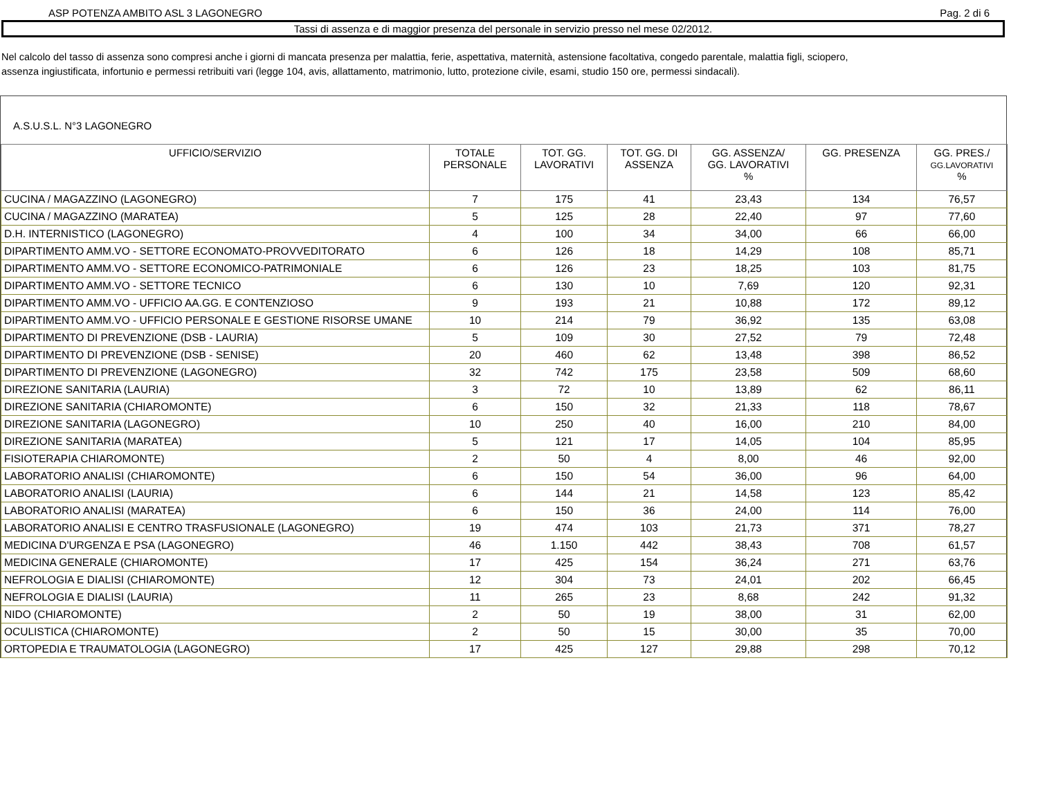ASP POTENZA AMBITO ASL 3 LAGONEGRO Pag. 2 di 6
Tassi di assenza e di maggior presenza del personale in servizio presso nel mese 02/2012.
Nel calcolo del tasso di assenza sono compresi anche i giorni di mancata presenza per malattia, ferie, aspettativa, maternità, astensione facoltativa, congedo parentale, malattia figli, sciopero,
assenza ingiustificata, infortunio e permessi retribuiti vari (legge 104, avis, allattamento, matrimonio, lutto, protezione civile, esami, studio 150 ore, permessi sindacali).
A.S.U.S.L. N°3 LAGONEGRO
| UFFICIO/SERVIZIO | TOTALE PERSONALE | TOT. GG. LAVORATIVI | TOT. GG. DI ASSENZA | GG. ASSENZA/ GG. LAVORATIVI % | GG. PRESENZA | GG. PRES./ GG.LAVORATIVI % |
| --- | --- | --- | --- | --- | --- | --- |
| CUCINA / MAGAZZINO (LAGONEGRO) | 7 | 175 | 41 | 23,43 | 134 | 76,57 |
| CUCINA / MAGAZZINO (MARATEA) | 5 | 125 | 28 | 22,40 | 97 | 77,60 |
| D.H. INTERNISTICO (LAGONEGRO) | 4 | 100 | 34 | 34,00 | 66 | 66,00 |
| DIPARTIMENTO AMM.VO - SETTORE ECONOMATO-PROVVEDITORATO | 6 | 126 | 18 | 14,29 | 108 | 85,71 |
| DIPARTIMENTO AMM.VO - SETTORE ECONOMICO-PATRIMONIALE | 6 | 126 | 23 | 18,25 | 103 | 81,75 |
| DIPARTIMENTO AMM.VO - SETTORE TECNICO | 6 | 130 | 10 | 7,69 | 120 | 92,31 |
| DIPARTIMENTO AMM.VO - UFFICIO AA.GG. E CONTENZIOSO | 9 | 193 | 21 | 10,88 | 172 | 89,12 |
| DIPARTIMENTO AMM.VO - UFFICIO PERSONALE E GESTIONE RISORSE UMANE | 10 | 214 | 79 | 36,92 | 135 | 63,08 |
| DIPARTIMENTO DI PREVENZIONE (DSB - LAURIA) | 5 | 109 | 30 | 27,52 | 79 | 72,48 |
| DIPARTIMENTO DI PREVENZIONE (DSB - SENISE) | 20 | 460 | 62 | 13,48 | 398 | 86,52 |
| DIPARTIMENTO DI PREVENZIONE (LAGONEGRO) | 32 | 742 | 175 | 23,58 | 509 | 68,60 |
| DIREZIONE SANITARIA (LAURIA) | 3 | 72 | 10 | 13,89 | 62 | 86,11 |
| DIREZIONE SANITARIA (CHIAROMONTE) | 6 | 150 | 32 | 21,33 | 118 | 78,67 |
| DIREZIONE SANITARIA (LAGONEGRO) | 10 | 250 | 40 | 16,00 | 210 | 84,00 |
| DIREZIONE SANITARIA (MARATEA) | 5 | 121 | 17 | 14,05 | 104 | 85,95 |
| FISIOTERAPIA CHIAROMONTE) | 2 | 50 | 4 | 8,00 | 46 | 92,00 |
| LABORATORIO ANALISI (CHIAROMONTE) | 6 | 150 | 54 | 36,00 | 96 | 64,00 |
| LABORATORIO ANALISI (LAURIA) | 6 | 144 | 21 | 14,58 | 123 | 85,42 |
| LABORATORIO ANALISI (MARATEA) | 6 | 150 | 36 | 24,00 | 114 | 76,00 |
| LABORATORIO ANALISI E CENTRO TRASFUSIONALE (LAGONEGRO) | 19 | 474 | 103 | 21,73 | 371 | 78,27 |
| MEDICINA D'URGENZA E PSA (LAGONEGRO) | 46 | 1.150 | 442 | 38,43 | 708 | 61,57 |
| MEDICINA GENERALE (CHIAROMONTE) | 17 | 425 | 154 | 36,24 | 271 | 63,76 |
| NEFROLOGIA E DIALISI (CHIAROMONTE) | 12 | 304 | 73 | 24,01 | 202 | 66,45 |
| NEFROLOGIA E DIALISI (LAURIA) | 11 | 265 | 23 | 8,68 | 242 | 91,32 |
| NIDO (CHIAROMONTE) | 2 | 50 | 19 | 38,00 | 31 | 62,00 |
| OCULISTICA (CHIAROMONTE) | 2 | 50 | 15 | 30,00 | 35 | 70,00 |
| ORTOPEDIA E TRAUMATOLOGIA (LAGONEGRO) | 17 | 425 | 127 | 29,88 | 298 | 70,12 |